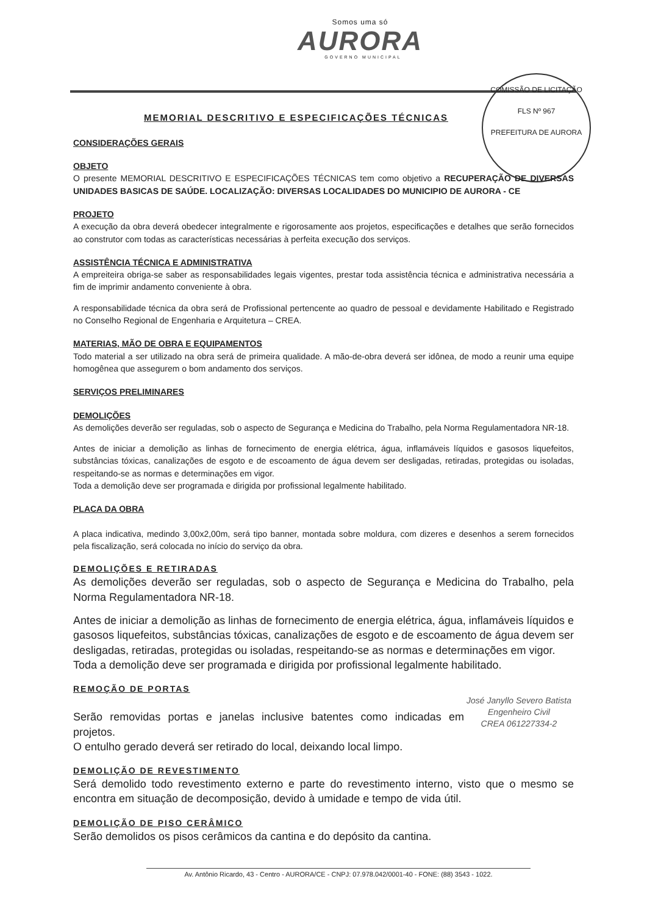Somos uma só
AURORA
GOVERNO MUNICIPAL
COMISSÃO DE LICITAÇÃO
FLS Nº 967
PREFEITURA DE AURORA
MEMORIAL DESCRITIVO E ESPECIFICAÇÕES TÉCNICAS
CONSIDERAÇÕES GERAIS
OBJETO
O presente MEMORIAL DESCRITIVO E ESPECIFICAÇÕES TÉCNICAS tem como objetivo a RECUPERAÇÃO DE DIVERSAS UNIDADES BASICAS DE SAÚDE. LOCALIZAÇÃO: DIVERSAS LOCALIDADES DO MUNICIPIO DE AURORA - CE
PROJETO
A execução da obra deverá obedecer integralmente e rigorosamente aos projetos, especificações e detalhes que serão fornecidos ao construtor com todas as características necessárias à perfeita execução dos serviços.
ASSISTÊNCIA TÉCNICA E ADMINISTRATIVA
A empreiteira obriga-se saber as responsabilidades legais vigentes, prestar toda assistência técnica e administrativa necessária a fim de imprimir andamento conveniente à obra.
A responsabilidade técnica da obra será de Profissional pertencente ao quadro de pessoal e devidamente Habilitado e Registrado no Conselho Regional de Engenharia e Arquitetura – CREA.
MATERIAS, MÃO DE OBRA E EQUIPAMENTOS
Todo material a ser utilizado na obra será de primeira qualidade. A mão-de-obra deverá ser idônea, de modo a reunir uma equipe homogênea que assegurem o bom andamento dos serviços.
SERVIÇOS PRELIMINARES
DEMOLIÇÕES
As demolições deverão ser reguladas, sob o aspecto de Segurança e Medicina do Trabalho, pela Norma Regulamentadora NR-18.
Antes de iniciar a demolição as linhas de fornecimento de energia elétrica, água, inflamáveis líquidos e gasosos liquefeitos, substâncias tóxicas, canalizações de esgoto e de escoamento de água devem ser desligadas, retiradas, protegidas ou isoladas, respeitando-se as normas e determinações em vigor.
Toda a demolição deve ser programada e dirigida por profissional legalmente habilitado.
PLACA DA OBRA
A placa indicativa, medindo 3,00x2,00m, será tipo banner, montada sobre moldura, com dizeres e desenhos a serem fornecidos pela fiscalização, será colocada no início do serviço da obra.
DEMOLIÇÕES E RETIRADAS
As demolições deverão ser reguladas, sob o aspecto de Segurança e Medicina do Trabalho, pela Norma Regulamentadora NR-18.
Antes de iniciar a demolição as linhas de fornecimento de energia elétrica, água, inflamáveis líquidos e gasosos liquefeitos, substâncias tóxicas, canalizações de esgoto e de escoamento de água devem ser desligadas, retiradas, protegidas ou isoladas, respeitando-se as normas e determinações em vigor.
Toda a demolição deve ser programada e dirigida por profissional legalmente habilitado.
REMOÇÃO DE PORTAS
José Janyllo Severo Batista
Engenheiro Civil
CREA 061227334-2
Serão removidas portas e janelas inclusive batentes como indicadas em projetos.
O entulho gerado deverá ser retirado do local, deixando local limpo.
DEMOLIÇÃO DE REVESTIMENTO
Será demolido todo revestimento externo e parte do revestimento interno, visto que o mesmo se encontra em situação de decomposição, devido à umidade e tempo de vida útil.
DEMOLIÇÃO DE PISO CERÂMICO
Serão demolidos os pisos cerâmicos da cantina e do depósito da cantina.
Av. Antônio Ricardo, 43 - Centro - AURORA/CE - CNPJ: 07.978.042/0001-40 - FONE: (88) 3543 - 1022.